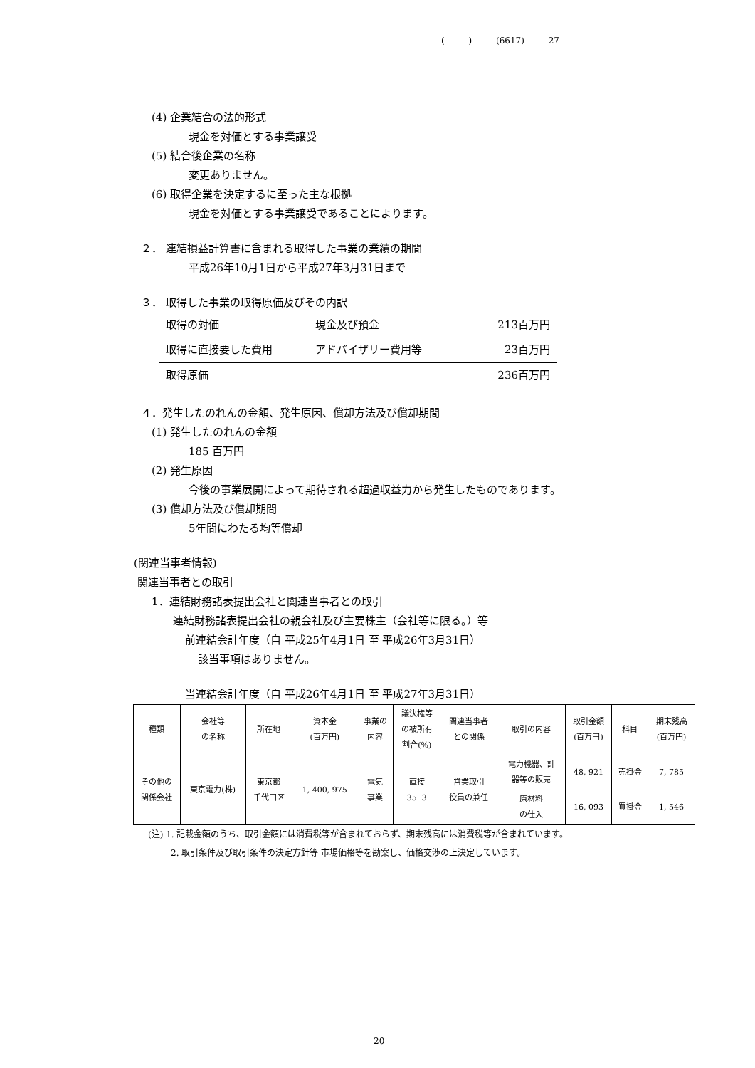( ) (6617) 27
(4) 企業結合の法的形式
現金を対価とする事業譲受
(5) 結合後企業の名称
変更ありません。
(6) 取得企業を決定するに至った主な根拠
現金を対価とする事業譲受であることによります。
２． 連結損益計算書に含まれる取得した事業の業績の期間
平成26年10月1日から平成27年3月31日まで
３． 取得した事業の取得原価及びその内訳
| 取得の対価 | 現金及び預金 | 213百万円 |
| 取得に直接要した費用 | アドバイザリー費用等 | 23百万円 |
| 取得原価 | | 236百万円 |
４．発生したのれんの金額、発生原因、償却方法及び償却期間
(1) 発生したのれんの金額
185 百万円
(2) 発生原因
今後の事業展開によって期待される超過収益力から発生したものであります。
(3) 償却方法及び償却期間
5年間にわたる均等償却
(関連当事者情報)
関連当事者との取引
1．連結財務諸表提出会社と関連当事者との取引
連結財務諸表提出会社の親会社及び主要株主（会社等に限る。）等
前連結会計年度（自 平成25年4月1日 至 平成26年3月31日）
該当事項はありません。
当連結会計年度（自 平成26年4月1日 至 平成27年3月31日）
| 種類 | 会社等 の名称 | 所在地 | 資本金 (百万円) | 事業の 内容 | 議決権等 の被所有 割合(%) | 関連当事者 との関係 | 取引の内容 | 取引金額 (百万円) | 科目 | 期末残高 (百万円) |
| その他の 関係会社 | 東京電力(株) | 東京都 千代田区 | 1, 400, 975 | 電気 事業 | 直接 35. 3 | 営業取引 役員の兼任 | 電力機器、計 器等の販売 | 48, 921 | 売掛金 | 7, 785 |
| | | | | | | | 原材料 の仕入 | 16, 093 | 買掛金 | 1, 546 |
(注) 1. 記載金額のうち、取引金額には消費税等が含まれておらず、期末残高には消費税等が含まれています。
2. 取引条件及び取引条件の決定方針等 市場価格等を勘案し、価格交渉の上決定しています。
20